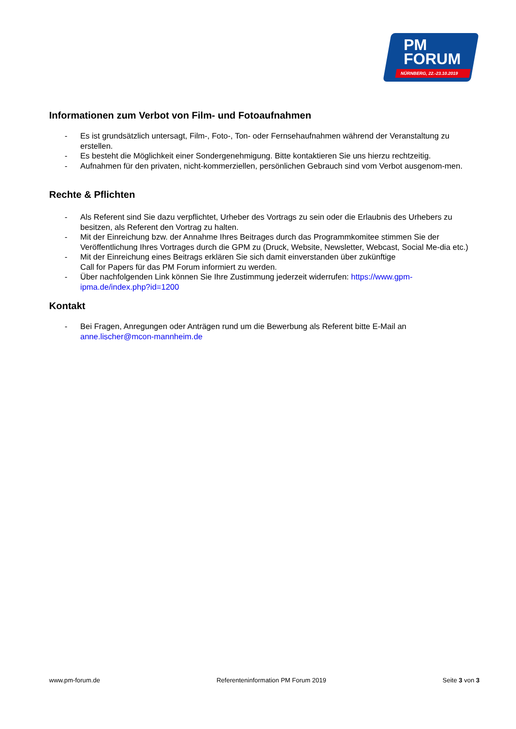PM
FORUM
NÜRNBERG, 22.-23.10.2019
Informationen zum Verbot von Film- und Fotoaufnahmen
- Es ist grundsätzlich untersagt, Film-, Foto-, Ton- oder Fernsehaufnahmen während der Veranstaltung zu erstellen.
- Es besteht die Möglichkeit einer Sondergenehmigung. Bitte kontaktieren Sie uns hierzu rechtzeitig.
- Aufnahmen für den privaten, nicht-kommerziellen, persönlichen Gebrauch sind vom Verbot ausgenom-men.
Rechte & Pflichten
- Als Referent sind Sie dazu verpflichtet, Urheber des Vortrags zu sein oder die Erlaubnis des Urhebers zu besitzen, als Referent den Vortrag zu halten.
- Mit der Einreichung bzw. der Annahme Ihres Beitrages durch das Programmkomitee stimmen Sie der Veröffentlichung Ihres Vortrages durch die GPM zu (Druck, Website, Newsletter, Webcast, Social Me-dia etc.)
- Mit der Einreichung eines Beitrags erklären Sie sich damit einverstanden über zukünftige
Call for Papers für das PM Forum informiert zu werden.
- Über nachfolgenden Link können Sie Ihre Zustimmung jederzeit widerrufen: https://www.gpm-ipma.de/index.php?id=1200
Kontakt
- Bei Fragen, Anregungen oder Anträgen rund um die Bewerbung als Referent bitte E-Mail an anne.lischer@mcon-mannheim.de
www.pm-forum.de Referenteninformation PM Forum 2019 Seite 3 von 3